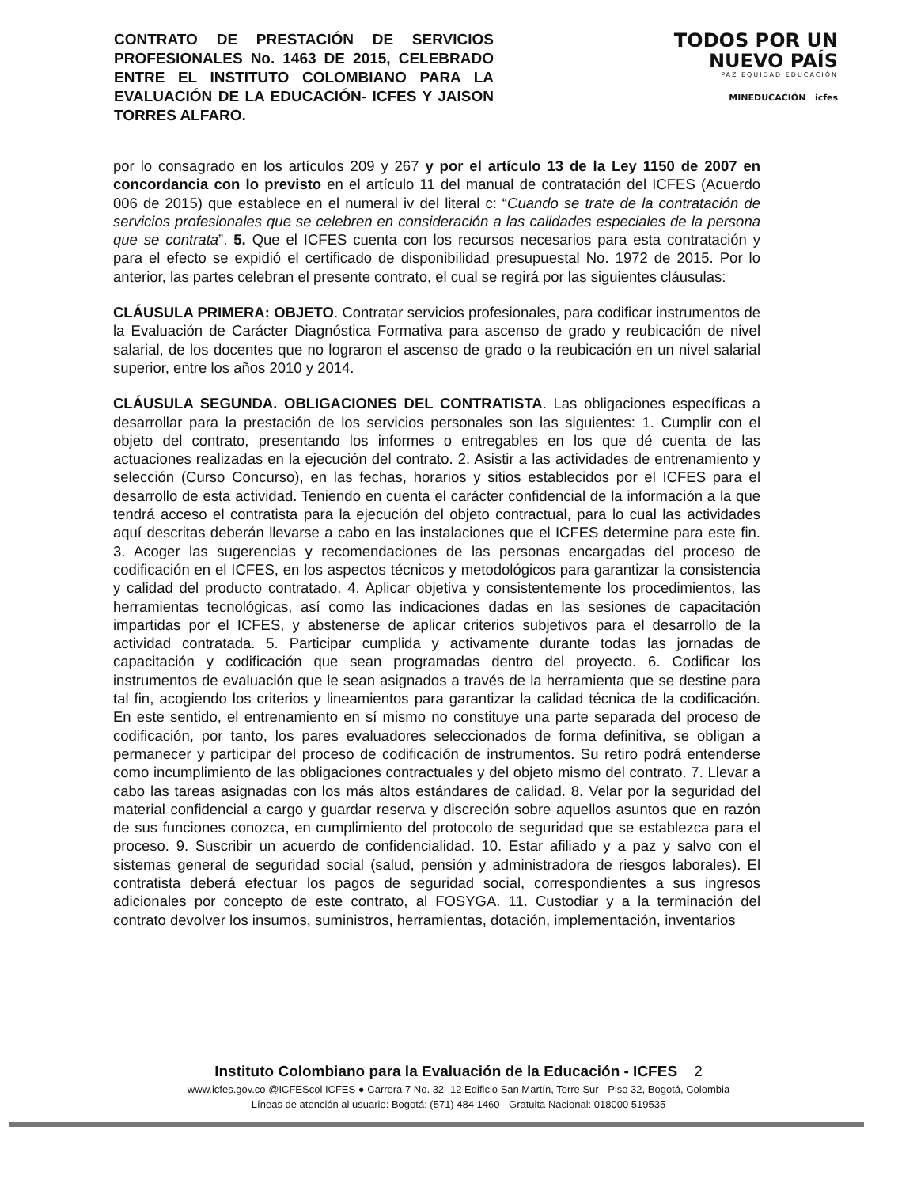CONTRATO DE PRESTACIÓN DE SERVICIOS PROFESIONALES No. 1463 DE 2015, CELEBRADO ENTRE EL INSTITUTO COLOMBIANO PARA LA EVALUACIÓN DE LA EDUCACIÓN- ICFES Y JAISON TORRES ALFARO.
TODOS POR UN
NUEVO PAÍS
PAZ EQUIDAD EDUCACIÓN
MINEDUCACIÓN icfes
por lo consagrado en los artículos 209 y 267 y por el artículo 13 de la Ley 1150 de 2007 en concordancia con lo previsto en el artículo 11 del manual de contratación del ICFES (Acuerdo 006 de 2015) que establece en el numeral iv del literal c: “Cuando se trate de la contratación de servicios profesionales que se celebren en consideración a las calidades especiales de la persona que se contrata”. 5. Que el ICFES cuenta con los recursos necesarios para esta contratación y para el efecto se expidió el certificado de disponibilidad presupuestal No. 1972 de 2015. Por lo anterior, las partes celebran el presente contrato, el cual se regirá por las siguientes cláusulas:
CLÁUSULA PRIMERA: OBJETO. Contratar servicios profesionales, para codificar instrumentos de la Evaluación de Carácter Diagnóstica Formativa para ascenso de grado y reubicación de nivel salarial, de los docentes que no lograron el ascenso de grado o la reubicación en un nivel salarial superior, entre los años 2010 y 2014.
CLÁUSULA SEGUNDA. OBLIGACIONES DEL CONTRATISTA. Las obligaciones específicas a desarrollar para la prestación de los servicios personales son las siguientes: 1. Cumplir con el objeto del contrato, presentando los informes o entregables en los que dé cuenta de las actuaciones realizadas en la ejecución del contrato. 2. Asistir a las actividades de entrenamiento y selección (Curso Concurso), en las fechas, horarios y sitios establecidos por el ICFES para el desarrollo de esta actividad. Teniendo en cuenta el carácter confidencial de la información a la que tendrá acceso el contratista para la ejecución del objeto contractual, para lo cual las actividades aquí descritas deberán llevarse a cabo en las instalaciones que el ICFES determine para este fin. 3. Acoger las sugerencias y recomendaciones de las personas encargadas del proceso de codificación en el ICFES, en los aspectos técnicos y metodológicos para garantizar la consistencia y calidad del producto contratado. 4. Aplicar objetiva y consistentemente los procedimientos, las herramientas tecnológicas, así como las indicaciones dadas en las sesiones de capacitación impartidas por el ICFES, y abstenerse de aplicar criterios subjetivos para el desarrollo de la actividad contratada. 5. Participar cumplida y activamente durante todas las jornadas de capacitación y codificación que sean programadas dentro del proyecto. 6. Codificar los instrumentos de evaluación que le sean asignados a través de la herramienta que se destine para tal fin, acogiendo los criterios y lineamientos para garantizar la calidad técnica de la codificación. En este sentido, el entrenamiento en sí mismo no constituye una parte separada del proceso de codificación, por tanto, los pares evaluadores seleccionados de forma definitiva, se obligan a permanecer y participar del proceso de codificación de instrumentos. Su retiro podrá entenderse como incumplimiento de las obligaciones contractuales y del objeto mismo del contrato. 7. Llevar a cabo las tareas asignadas con los más altos estándares de calidad. 8. Velar por la seguridad del material confidencial a cargo y guardar reserva y discreción sobre aquellos asuntos que en razón de sus funciones conozca, en cumplimiento del protocolo de seguridad que se establezca para el proceso. 9. Suscribir un acuerdo de confidencialidad. 10. Estar afiliado y a paz y salvo con el sistemas general de seguridad social (salud, pensión y administradora de riesgos laborales). El contratista deberá efectuar los pagos de seguridad social, correspondientes a sus ingresos adicionales por concepto de este contrato, al FOSYGA. 11. Custodiar y a la terminación del contrato devolver los insumos, suministros, herramientas, dotación, implementación, inventarios
Instituto Colombiano para la Evaluación de la Educación - ICFES 2
www.icfes.gov.co @ICFEScol ICFES ● Carrera 7 No. 32 -12 Edificio San Martín, Torre Sur - Piso 32, Bogotá, Colombia
Líneas de atención al usuario: Bogotá: (571) 484 1460 - Gratuita Nacional: 018000 519535